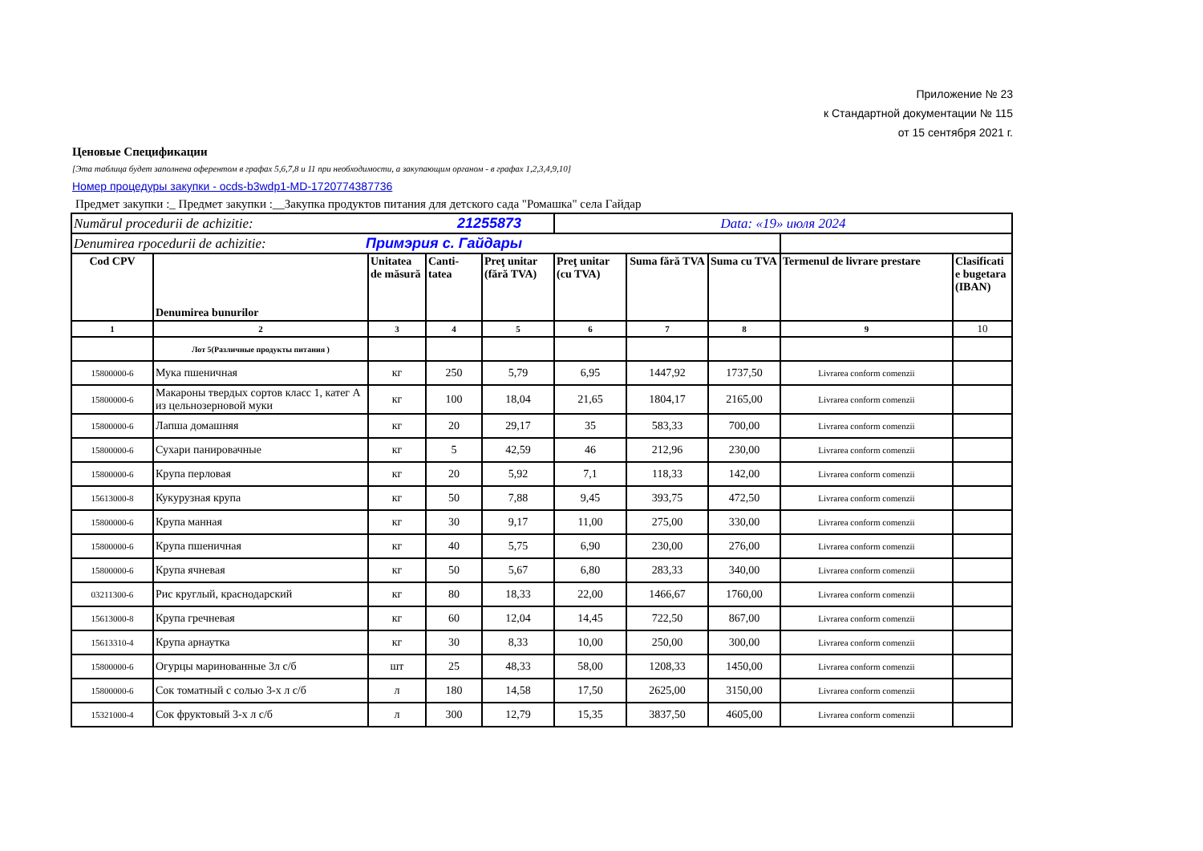Приложение № 23
к Стандартной документации № 115
от 15 сентября 2021 г.
Ценовые Спецификации
[Эта таблица будет заполнена оферентом в графах 5,6,7,8 и 11 при необходимости, а закупающим органом - в графах 1,2,3,4,9,10]
Номер процедуры закупки - ocds-b3wdp1-MD-1720774387736
Предмет закупки :_ Предмет закупки :__Закупка продуктов питания для детского сада "Ромашка" села Гайдар
| Numărul procedurii de achizitie: 21255873 | | | | | Data: «19» июля 2024 | | | | |
| Denumirea rpocedurii de achizitie: Примэрия с. Гайдары | | | | | | | | | |
| Cod CPV | Denumirea bunurilor | Unitatea de măsură | Canti-tatea | Preţ unitar (fără TVA) | Preţ unitar (cu TVA) | Suma fără TVA | Suma cu TVA | Termenul de livrare prestare | Clasificati e bugetara (IBAN) |
| 1 | 2 | 3 | 4 | 5 | 6 | 7 | 8 | 9 | 10 |
| | Лот 5(Различные продукты питания ) | | | | | | | | |
| 15800000-6 | Мука пшеничная | кг | 250 | 5,79 | 6,95 | 1447,92 | 1737,50 | Livrarea conform comenzii | |
| 15800000-6 | Макароны твердых сортов класс 1, катег А из цельнозерновой муки | кг | 100 | 18,04 | 21,65 | 1804,17 | 2165,00 | Livrarea conform comenzii | |
| 15800000-6 | Лапша домашняя | кг | 20 | 29,17 | 35 | 583,33 | 700,00 | Livrarea conform comenzii | |
| 15800000-6 | Сухари панировачные | кг | 5 | 42,59 | 46 | 212,96 | 230,00 | Livrarea conform comenzii | |
| 15800000-6 | Крупа перловая | кг | 20 | 5,92 | 7,1 | 118,33 | 142,00 | Livrarea conform comenzii | |
| 15613000-8 | Кукурузная крупа | кг | 50 | 7,88 | 9,45 | 393,75 | 472,50 | Livrarea conform comenzii | |
| 15800000-6 | Крупа манная | кг | 30 | 9,17 | 11,00 | 275,00 | 330,00 | Livrarea conform comenzii | |
| 15800000-6 | Крупа пшеничная | кг | 40 | 5,75 | 6,90 | 230,00 | 276,00 | Livrarea conform comenzii | |
| 15800000-6 | Крупа ячневая | кг | 50 | 5,67 | 6,80 | 283,33 | 340,00 | Livrarea conform comenzii | |
| 03211300-6 | Рис круглый, краснодарский | кг | 80 | 18,33 | 22,00 | 1466,67 | 1760,00 | Livrarea conform comenzii | |
| 15613000-8 | Крупа гречневая | кг | 60 | 12,04 | 14,45 | 722,50 | 867,00 | Livrarea conform comenzii | |
| 15613310-4 | Крупа арнаутка | кг | 30 | 8,33 | 10,00 | 250,00 | 300,00 | Livrarea conform comenzii | |
| 15800000-6 | Огурцы маринованные 3л с/б | шт | 25 | 48,33 | 58,00 | 1208,33 | 1450,00 | Livrarea conform comenzii | |
| 15800000-6 | Сок томатный с солью 3-х л с/б | л | 180 | 14,58 | 17,50 | 2625,00 | 3150,00 | Livrarea conform comenzii | |
| 15321000-4 | Сок фруктовый 3-х л с/б | л | 300 | 12,79 | 15,35 | 3837,50 | 4605,00 | Livrarea conform comenzii | |